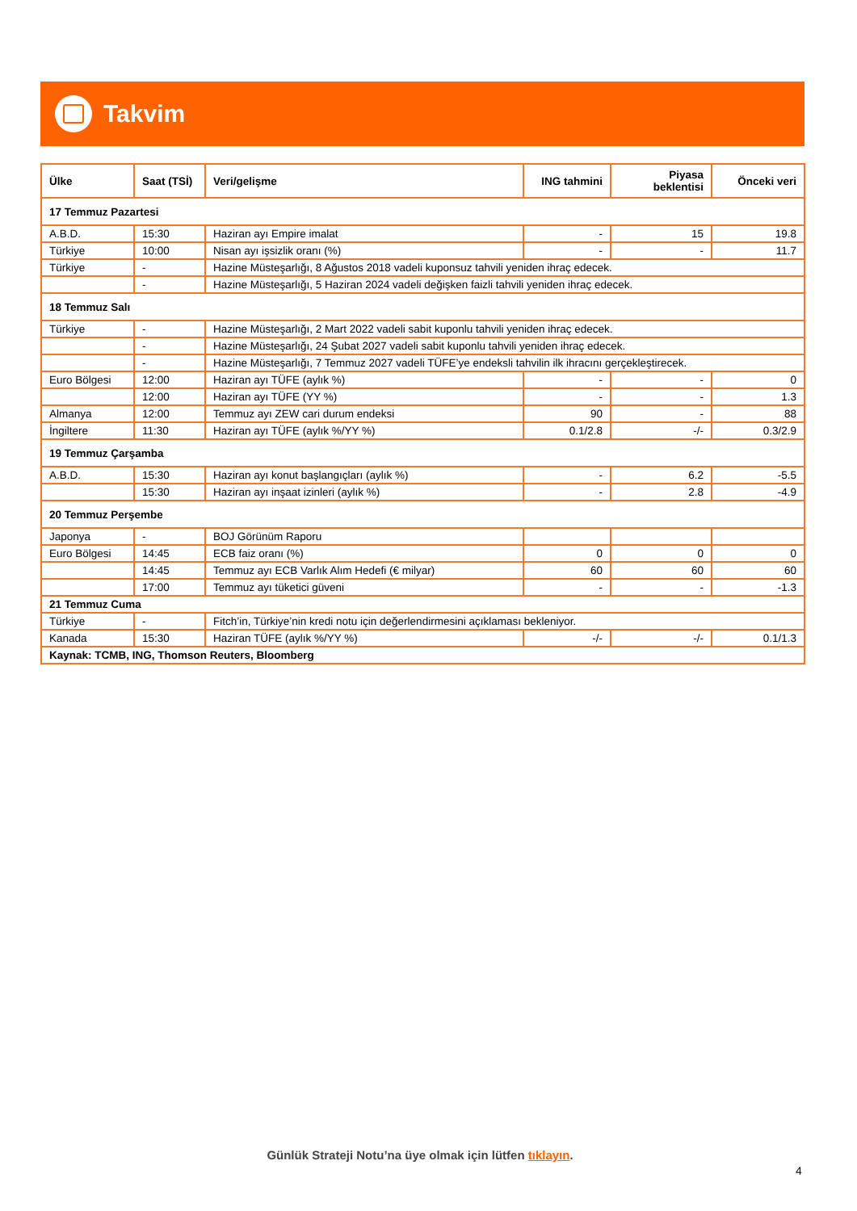Takvim
| Ülke | Saat (TSİ) | Veri/gelişme | ING tahmini | Piyasa beklentisi | Önceki veri |
| --- | --- | --- | --- | --- | --- |
| 17 Temmuz Pazartesi | | | | | |
| A.B.D. | 15:30 | Haziran ayı Empire imalat | - | 15 | 19.8 |
| Türkiye | 10:00 | Nisan ayı işsizlik oranı (%) | - | - | 11.7 |
| Türkiye | - | Hazine Müsteşarlığı, 8 Ağustos 2018 vadeli kuponsuz tahvili yeniden ihraç edecek. | | | |
| | - | Hazine Müsteşarlığı, 5 Haziran 2024 vadeli değişken faizli tahvili yeniden ihraç edecek. | | | |
| 18 Temmuz Salı | | | | | |
| Türkiye | - | Hazine Müsteşarlığı, 2 Mart 2022 vadeli sabit kuponlu tahvili yeniden ihraç edecek. | | | |
| | - | Hazine Müsteşarlığı, 24 Şubat 2027 vadeli sabit kuponlu tahvili yeniden ihraç edecek. | | | |
| | - | Hazine Müsteşarlığı, 7 Temmuz 2027 vadeli TÜFE’ye endeksli tahvilin ilk ihracını gerçekleştirecek. | | | |
| Euro Bölgesi | 12:00 | Haziran ayı TÜFE (aylık %) | - | - | 0 |
| | 12:00 | Haziran ayı TÜFE (YY %) | - | - | 1.3 |
| Almanya | 12:00 | Temmuz ayı ZEW cari durum endeksi | 90 | - | 88 |
| İngiltere | 11:30 | Haziran ayı TÜFE (aylık %/YY %) | 0.1/2.8 | -/- | 0.3/2.9 |
| 19 Temmuz Çarşamba | | | | | |
| A.B.D. | 15:30 | Haziran ayı konut başlangıçları (aylık %) | - | 6.2 | -5.5 |
| | 15:30 | Haziran ayı inşaat izinleri (aylık %) | - | 2.8 | -4.9 |
| 20 Temmuz Perşembe | | | | | |
| Japonya | - | BOJ Görünüm Raporu | | | |
| Euro Bölgesi | 14:45 | ECB faiz oranı (%) | 0 | 0 | 0 |
| | 14:45 | Temmuz ayı ECB Varlık Alım Hedefi (€ milyar) | 60 | 60 | 60 |
| | 17:00 | Temmuz ayı tüketici güveni | - | - | -1.3 |
| 21 Temmuz Cuma | | | | | |
| Türkiye | - | Fitch’in, Türkiye’nin kredi notu için değerlendirmesini açıklaması bekleniyor. | | | |
| Kanada | 15:30 | Haziran TÜFE (aylık %/YY %) | -/- | -/- | 0.1/1.3 |
| Kaynak: TCMB, ING, Thomson Reuters, Bloomberg | | | | | |
Günlük Strateji Notu’na üye olmak için lütfen tıklayın.
4